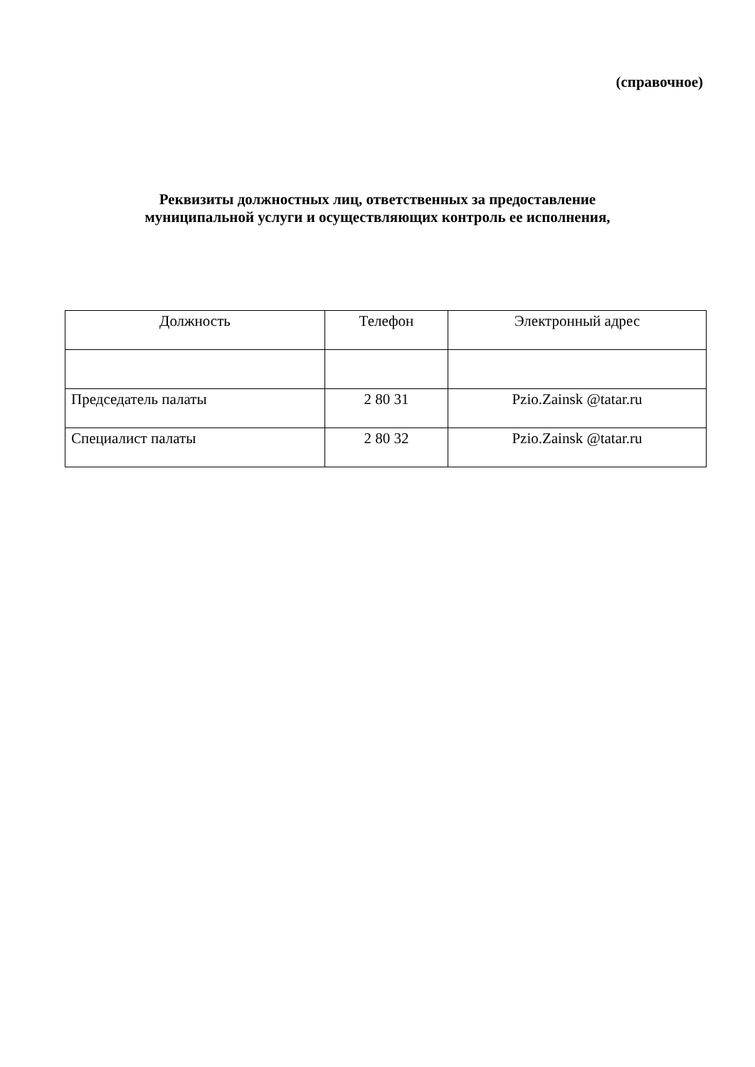(справочное)
Реквизиты должностных лиц, ответственных за предоставление
муниципальной услуги и осуществляющих контроль ее исполнения,
| Должность | Телефон | Электронный адрес |
| Председатель палаты | 2 80 31 | Pzio.Zainsk @tatar.ru |
| Специалист палаты | 2 80 32 | Pzio.Zainsk @tatar.ru |